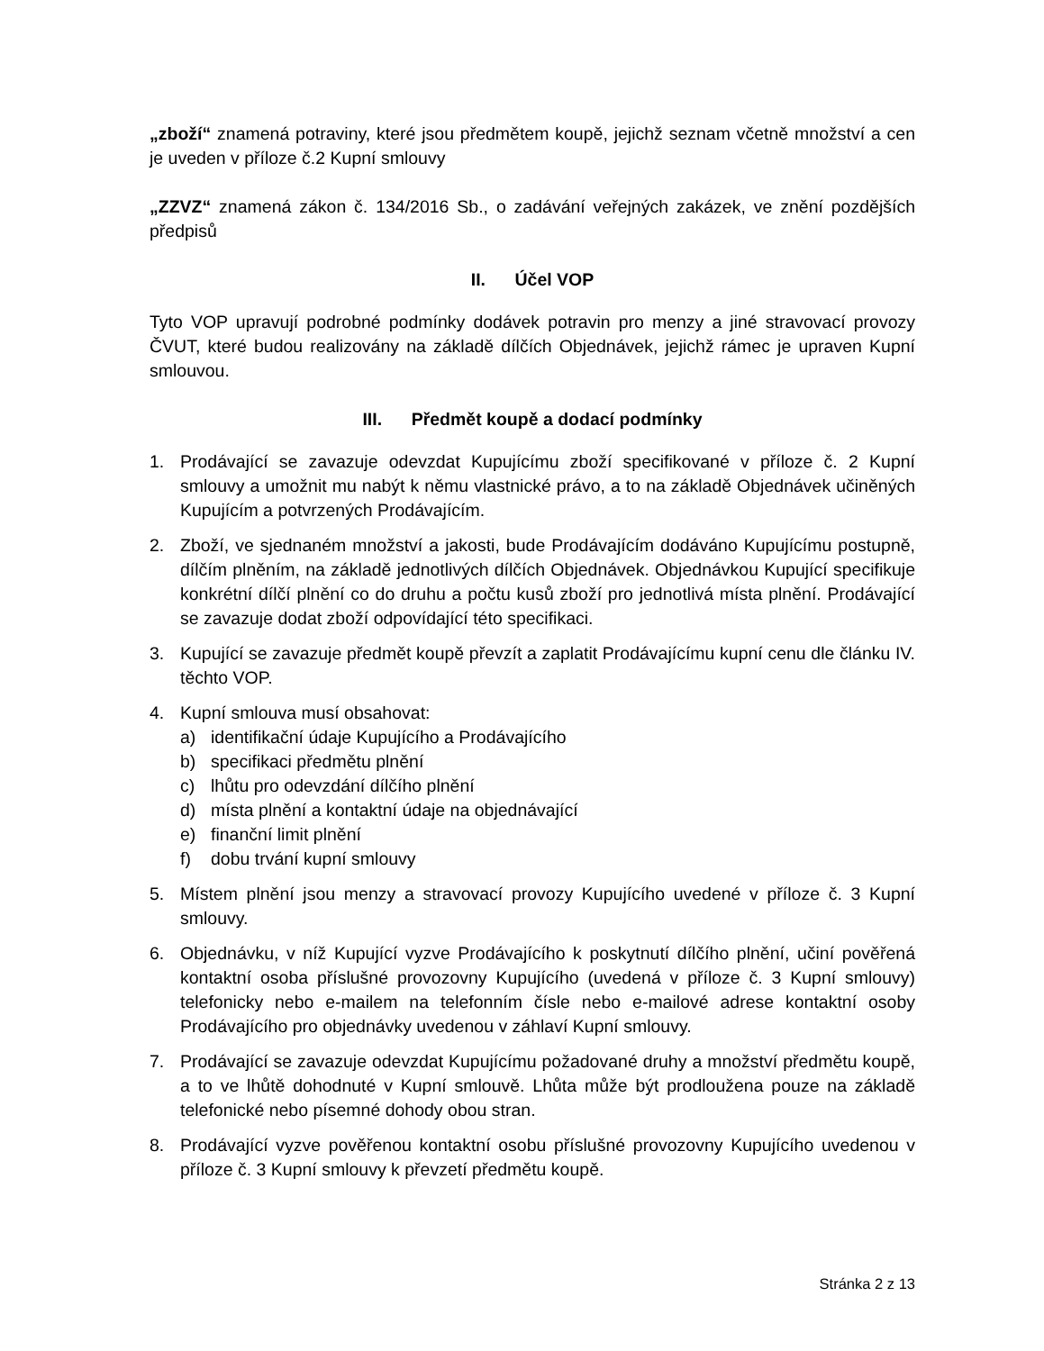„zboží“ znamená potraviny, které jsou předmětem koupě, jejichž seznam včetně množství a cen je uveden v příloze č.2 Kupní smlouvy
„ZZVZ“ znamená zákon č. 134/2016 Sb., o zadávání veřejných zakázek, ve znění pozdějších předpisů
II. Účel VOP
Tyto VOP upravují podrobné podmínky dodávek potravin pro menzy a jiné stravovací provozy ČVUT, které budou realizovány na základě dílčích Objednávek, jejichž rámec je upraven Kupní smlouvou.
III. Předmět koupě a dodací podmínky
1. Prodávající se zavazuje odevzdat Kupujícímu zboží specifikované v příloze č. 2 Kupní smlouvy a umožnit mu nabýt k němu vlastnické právo, a to na základě Objednávek učiněných Kupujícím a potvrzených Prodávajícím.
2. Zboží, ve sjednaném množství a jakosti, bude Prodávajícím dodáváno Kupujícímu postupně, dílčím plněním, na základě jednotlivých dílčích Objednávek. Objednávkou Kupující specifikuje konkrétní dílčí plnění co do druhu a počtu kusů zboží pro jednotlivá místa plnění. Prodávající se zavazuje dodat zboží odpovídající této specifikaci.
3. Kupující se zavazuje předmět koupě převzít a zaplatit Prodávajícímu kupní cenu dle článku IV. těchto VOP.
4. Kupní smlouva musí obsahovat:
a) identifikační údaje Kupujícího a Prodávajícího
b) specifikaci předmětu plnění
c) lhůtu pro odevzdání dílčího plnění
d) místa plnění a kontaktní údaje na objednávající
e) finanční limit plnění
f) dobu trvání kupní smlouvy
5. Místem plnění jsou menzy a stravovací provozy Kupujícího uvedené v příloze č. 3 Kupní smlouvy.
6. Objednávku, v níž Kupující vyzve Prodávajícího k poskytnutí dílčího plnění, učiní pověřená kontaktní osoba příslušné provozovny Kupujícího (uvedená v příloze č. 3 Kupní smlouvy) telefonicky nebo e-mailem na telefonním čísle nebo e-mailové adrese kontaktní osoby Prodávajícího pro objednávky uvedenou v záhlaví Kupní smlouvy.
7. Prodávající se zavazuje odevzdat Kupujícímu požadované druhy a množství předmětu koupě, a to ve lhůtě dohodnuté v Kupní smlouvě. Lhůta může být prodloužena pouze na základě telefonické nebo písemné dohody obou stran.
8. Prodávající vyzve pověřenou kontaktní osobu příslušné provozovny Kupujícího uvedenou v příloze č. 3 Kupní smlouvy k převzetí předmětu koupě.
Stránka 2 z 13